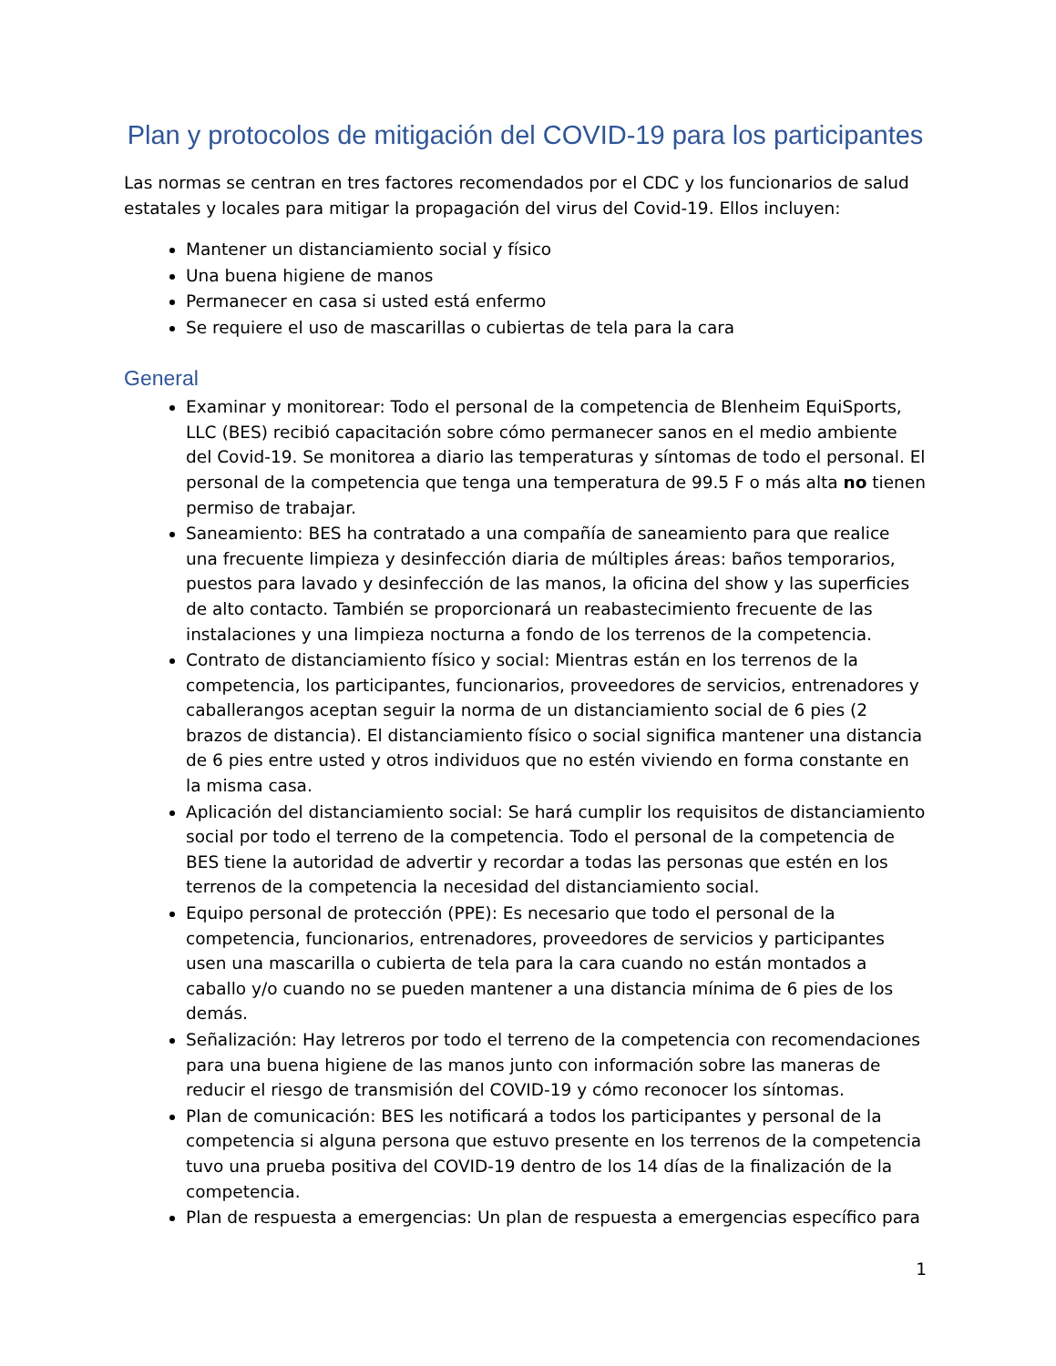Plan y protocolos de mitigación del COVID-19 para los participantes
Las normas se centran en tres factores recomendados por el CDC y los funcionarios de salud estatales y locales para mitigar la propagación del virus del Covid-19. Ellos incluyen:
Mantener un distanciamiento social y físico
Una buena higiene de manos
Permanecer en casa si usted está enfermo
Se requiere el uso de mascarillas o cubiertas de tela para la cara
General
Examinar y monitorear: Todo el personal de la competencia de Blenheim EquiSports, LLC (BES) recibió capacitación sobre cómo permanecer sanos en el medio ambiente del Covid-19. Se monitorea a diario las temperaturas y síntomas de todo el personal. El personal de la competencia que tenga una temperatura de 99.5 F o más alta no tienen permiso de trabajar.
Saneamiento: BES ha contratado a una compañía de saneamiento para que realice una frecuente limpieza y desinfección diaria de múltiples áreas: baños temporarios, puestos para lavado y desinfección de las manos, la oficina del show y las superficies de alto contacto. También se proporcionará un reabastecimiento frecuente de las instalaciones y una limpieza nocturna a fondo de los terrenos de la competencia.
Contrato de distanciamiento físico y social: Mientras están en los terrenos de la competencia, los participantes, funcionarios, proveedores de servicios, entrenadores y caballerangos aceptan seguir la norma de un distanciamiento social de 6 pies (2 brazos de distancia). El distanciamiento físico o social significa mantener una distancia de 6 pies entre usted y otros individuos que no estén viviendo en forma constante en la misma casa.
Aplicación del distanciamiento social: Se hará cumplir los requisitos de distanciamiento social por todo el terreno de la competencia. Todo el personal de la competencia de BES tiene la autoridad de advertir y recordar a todas las personas que estén en los terrenos de la competencia la necesidad del distanciamiento social.
Equipo personal de protección (PPE): Es necesario que todo el personal de la competencia, funcionarios, entrenadores, proveedores de servicios y participantes usen una mascarilla o cubierta de tela para la cara cuando no están montados a caballo y/o cuando no se pueden mantener a una distancia mínima de 6 pies de los demás.
Señalización: Hay letreros por todo el terreno de la competencia con recomendaciones para una buena higiene de las manos junto con información sobre las maneras de reducir el riesgo de transmisión del COVID-19 y cómo reconocer los síntomas.
Plan de comunicación: BES les notificará a todos los participantes y personal de la competencia si alguna persona que estuvo presente en los terrenos de la competencia tuvo una prueba positiva del COVID-19 dentro de los 14 días de la finalización de la competencia.
Plan de respuesta a emergencias: Un plan de respuesta a emergencias específico para
1